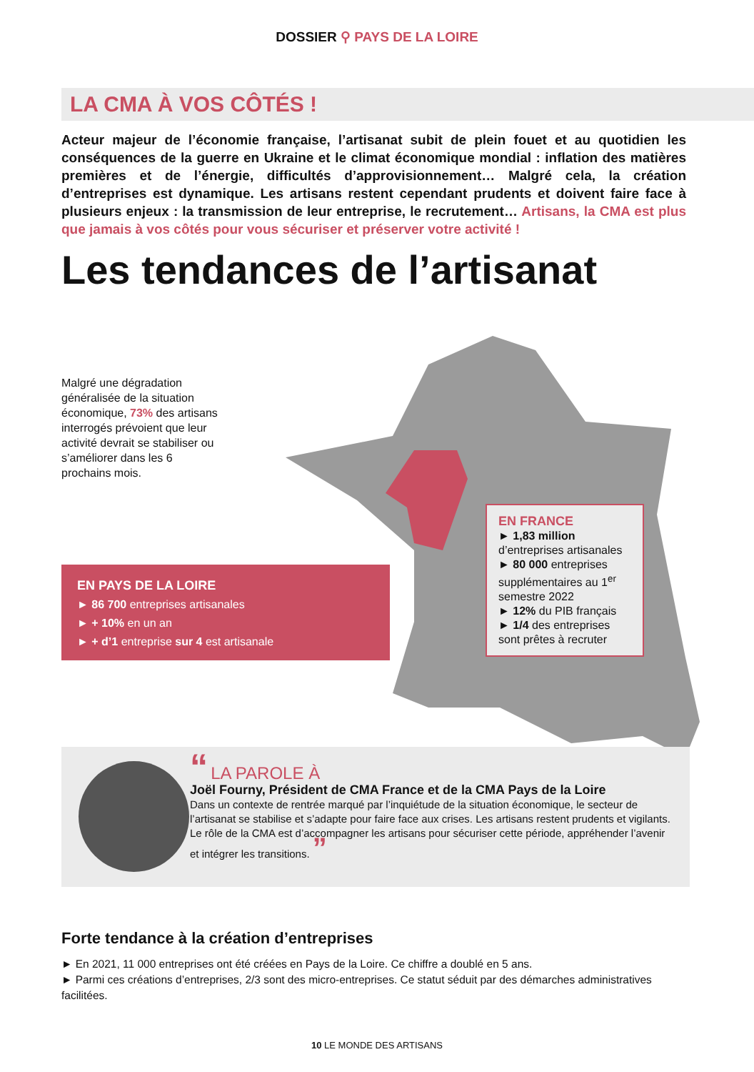DOSSIER ⚲ PAYS DE LA LOIRE
LA CMA À VOS CÔTÉS !
Acteur majeur de l’économie française, l’artisanat subit de plein fouet et au quotidien les conséquences de la guerre en Ukraine et le climat économique mondial : inflation des matières premières et de l’énergie, difficultés d’approvisionnement… Malgré cela, la création d’entreprises est dynamique. Les artisans restent cependant prudents et doivent faire face à plusieurs enjeux : la transmission de leur entreprise, le recrutement… Artisans, la CMA est plus que jamais à vos côtés pour vous sécuriser et préserver votre activité !
Les tendances de l’artisanat
Malgré une dégradation généralisée de la situation économique, 73% des artisans interrogés prévoient que leur activité devrait se stabiliser ou s’améliorer dans les 6 prochains mois.
EN PAYS DE LA LOIRE
► 86 700 entreprises artisanales
► + 10% en un an
► + d’1 entreprise sur 4 est artisanale
EN FRANCE
► 1,83 million d’entreprises artisanales
► 80 000 entreprises supplémentaires au 1<sup>er</sup> semestre 2022
► 12% du PIB français
► 1/4 des entreprises sont prêtes à recruter
“ LA PAROLE À
Joël Fourny, Président de CMA France et de la CMA Pays de la Loire
Dans un contexte de rentrée marqué par l’inquiétude de la situation économique, le secteur de l’artisanat se stabilise et s’adapte pour faire face aux crises. Les artisans restent prudents et vigilants. Le rôle de la CMA est d’accompagner les artisans pour sécuriser cette période, appréhender l’avenir et intégrer les transitions. ”
Forte tendance à la création d’entreprises
► En 2021, 11 000 entreprises ont été créées en Pays de la Loire. Ce chiffre a doublé en 5 ans.
► Parmi ces créations d’entreprises, 2/3 sont des micro-entreprises. Ce statut séduit par des démarches administratives facilitées.
10 LE MONDE DES ARTISANS